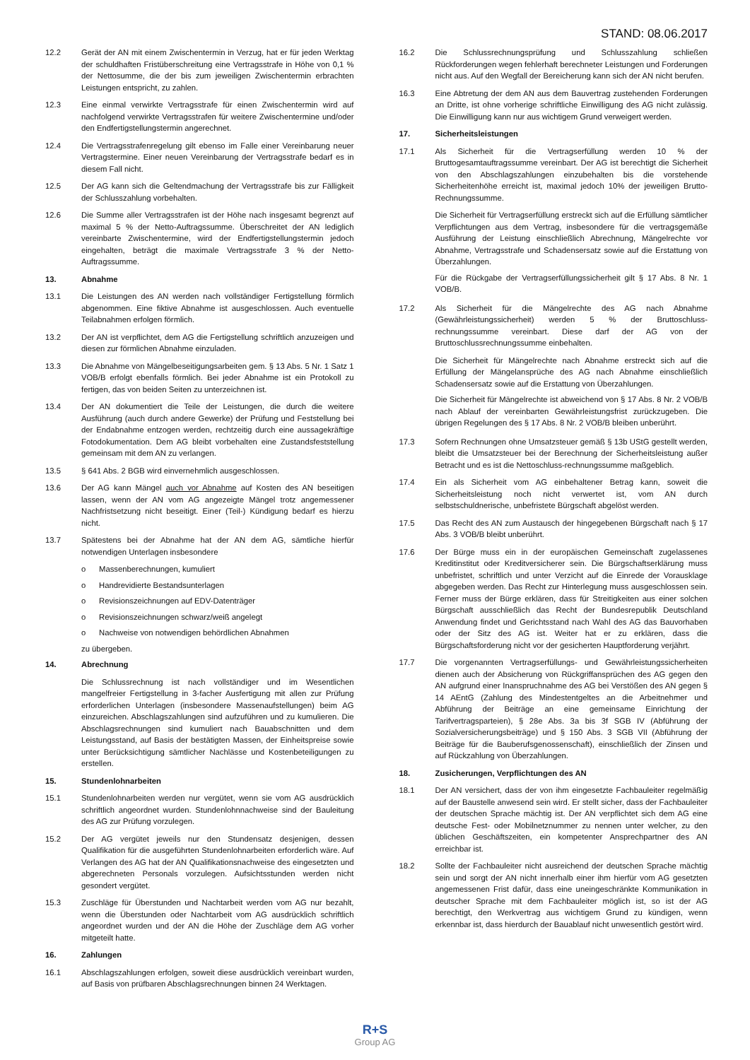STAND: 08.06.2017
12.2 Gerät der AN mit einem Zwischentermin in Verzug, hat er für jeden Werktag der schuldhaften Fristüberschreitung eine Vertragsstrafe in Höhe von 0,1 % der Nettosumme, die der bis zum jeweiligen Zwischentermin erbrachten Leistungen entspricht, zu zahlen.
12.3 Eine einmal verwirkte Vertragsstrafe für einen Zwischentermin wird auf nachfolgend verwirkte Vertragsstrafen für weitere Zwischentermine und/oder den Endfertigstellungstermin angerechnet.
12.4 Die Vertragsstrafenregelung gilt ebenso im Falle einer Vereinbarung neuer Vertragstermine. Einer neuen Vereinbarung der Vertragsstrafe bedarf es in diesem Fall nicht.
12.5 Der AG kann sich die Geltendmachung der Vertragsstrafe bis zur Fälligkeit der Schlusszahlung vorbehalten.
12.6 Die Summe aller Vertragsstrafen ist der Höhe nach insgesamt begrenzt auf maximal 5 % der Netto-Auftragssumme. Überschreitet der AN lediglich vereinbarte Zwischentermine, wird der Endfertigstellungstermin jedoch eingehalten, beträgt die maximale Vertragsstrafe 3 % der Netto-Auftragssumme.
13. Abnahme
13.1 Die Leistungen des AN werden nach vollständiger Fertigstellung förmlich abgenommen. Eine fiktive Abnahme ist ausgeschlossen. Auch eventuelle Teilabnahmen erfolgen förmlich.
13.2 Der AN ist verpflichtet, dem AG die Fertigstellung schriftlich anzuzeigen und diesen zur förmlichen Abnahme einzuladen.
13.3 Die Abnahme von Mängelbeseitigungsarbeiten gem. § 13 Abs. 5 Nr. 1 Satz 1 VOB/B erfolgt ebenfalls förmlich. Bei jeder Abnahme ist ein Protokoll zu fertigen, das von beiden Seiten zu unterzeichnen ist.
13.4 Der AN dokumentiert die Teile der Leistungen, die durch die weitere Ausführung (auch durch andere Gewerke) der Prüfung und Feststellung bei der Endabnahme entzogen werden, rechtzeitig durch eine aussagekräftige Fotodokumentation. Dem AG bleibt vorbehalten eine Zustandsfeststellung gemeinsam mit dem AN zu verlangen.
13.5 § 641 Abs. 2 BGB wird einvernehmlich ausgeschlossen.
13.6 Der AG kann Mängel auch vor Abnahme auf Kosten des AN beseitigen lassen, wenn der AN vom AG angezeigte Mängel trotz angemessener Nachfristsetzung nicht beseitigt. Einer (Teil-) Kündigung bedarf es hierzu nicht.
13.7 Spätestens bei der Abnahme hat der AN dem AG, sämtliche hierfür notwendigen Unterlagen insbesondere
o Massenberechnungen, kumuliert
o Handrevidierte Bestandsunterlagen
o Revisionszeichnungen auf EDV-Datenträger
o Revisionszeichnungen schwarz/weiß angelegt
o Nachweise von notwendigen behördlichen Abnahmen
zu übergeben.
14. Abrechnung
Die Schlussrechnung ist nach vollständiger und im Wesentlichen mangelfreier Fertigstellung in 3-facher Ausfertigung mit allen zur Prüfung erforderlichen Unterlagen (insbesondere Massenaufstellungen) beim AG einzureichen. Abschlagszahlungen sind aufzuführen und zu kumulieren. Die Abschlagsrechnungen sind kumuliert nach Bauabschnitten und dem Leistungsstand, auf Basis der bestätigten Massen, der Einheitspreise sowie unter Berücksichtigung sämtlicher Nachlässe und Kostenbeteiligungen zu erstellen.
15. Stundenlohnarbeiten
15.1 Stundenlohnarbeiten werden nur vergütet, wenn sie vom AG ausdrücklich schriftlich angeordnet wurden. Stundenlohnnachweise sind der Bauleitung des AG zur Prüfung vorzulegen.
15.2 Der AG vergütet jeweils nur den Stundensatz desjenigen, dessen Qualifikation für die ausgeführten Stundenlohnarbeiten erforderlich wäre. Auf Verlangen des AG hat der AN Qualifikationsnachweise des eingesetzten und abgerechneten Personals vorzulegen. Aufsichtsstunden werden nicht gesondert vergütet.
15.3 Zuschläge für Überstunden und Nachtarbeit werden vom AG nur bezahlt, wenn die Überstunden oder Nachtarbeit vom AG ausdrücklich schriftlich angeordnet wurden und der AN die Höhe der Zuschläge dem AG vorher mitgeteilt hatte.
16. Zahlungen
16.1 Abschlagszahlungen erfolgen, soweit diese ausdrücklich vereinbart wurden, auf Basis von prüfbaren Abschlagsrechnungen binnen 24 Werktagen.
16.2 Die Schlussrechnungsprüfung und Schlusszahlung schließen Rückforderungen wegen fehlerhaft berechneter Leistungen und Forderungen nicht aus. Auf den Wegfall der Bereicherung kann sich der AN nicht berufen.
16.3 Eine Abtretung der dem AN aus dem Bauvertrag zustehenden Forderungen an Dritte, ist ohne vorherige schriftliche Einwilligung des AG nicht zulässig. Die Einwilligung kann nur aus wichtigem Grund verweigert werden.
17. Sicherheitsleistungen
17.1 Als Sicherheit für die Vertragserfüllung werden 10 % der Bruttogesamtauftragssumme vereinbart. Der AG ist berechtigt die Sicherheit von den Abschlagszahlungen einzubehalten bis die vorstehende Sicherheitenhöhe erreicht ist, maximal jedoch 10% der jeweiligen Brutto-Rechnungssumme.
Die Sicherheit für Vertragserfüllung erstreckt sich auf die Erfüllung sämtlicher Verpflichtungen aus dem Vertrag, insbesondere für die vertragsgemäße Ausführung der Leistung einschließlich Abrechnung, Mängelrechte vor Abnahme, Vertragsstrafe und Schadensersatz sowie auf die Erstattung von Überzahlungen.
Für die Rückgabe der Vertragserfüllungssicherheit gilt § 17 Abs. 8 Nr. 1 VOB/B.
17.2 Als Sicherheit für die Mängelrechte des AG nach Abnahme (Gewährleistungssicherheit) werden 5 % der Bruttoschluss-rechnungssumme vereinbart. Diese darf der AG von der Bruttoschlussrechnungssumme einbehalten.
Die Sicherheit für Mängelrechte nach Abnahme erstreckt sich auf die Erfüllung der Mängelansprüche des AG nach Abnahme einschließlich Schadensersatz sowie auf die Erstattung von Überzahlungen.
Die Sicherheit für Mängelrechte ist abweichend von § 17 Abs. 8 Nr. 2 VOB/B nach Ablauf der vereinbarten Gewährleistungsfrist zurückzugeben. Die übrigen Regelungen des § 17 Abs. 8 Nr. 2 VOB/B bleiben unberührt.
17.3 Sofern Rechnungen ohne Umsatzsteuer gemäß § 13b UStG gestellt werden, bleibt die Umsatzsteuer bei der Berechnung der Sicherheitsleistung außer Betracht und es ist die Nettoschluss-rechnungssumme maßgeblich.
17.4 Ein als Sicherheit vom AG einbehaltener Betrag kann, soweit die Sicherheitsleistung noch nicht verwertet ist, vom AN durch selbstschuldnerische, unbefristete Bürgschaft abgelöst werden.
17.5 Das Recht des AN zum Austausch der hingegebenen Bürgschaft nach § 17 Abs. 3 VOB/B bleibt unberührt.
17.6 Der Bürge muss ein in der europäischen Gemeinschaft zugelassenes Kreditinstitut oder Kreditversicherer sein. Die Bürgschaftserklärung muss unbefristet, schriftlich und unter Verzicht auf die Einrede der Vorausklage abgegeben werden. Das Recht zur Hinterlegung muss ausgeschlossen sein. Ferner muss der Bürge erklären, dass für Streitigkeiten aus einer solchen Bürgschaft ausschließlich das Recht der Bundesrepublik Deutschland Anwendung findet und Gerichtsstand nach Wahl des AG das Bauvorhaben oder der Sitz des AG ist. Weiter hat er zu erklären, dass die Bürgschaftsforderung nicht vor der gesicherten Hauptforderung verjährt.
17.7 Die vorgenannten Vertragserfüllungs- und Gewährleistungssicherheiten dienen auch der Absicherung von Rückgriffansprüchen des AG gegen den AN aufgrund einer Inanspruchnahme des AG bei Verstößen des AN gegen § 14 AEntG (Zahlung des Mindestentgeltes an die Arbeitnehmer und Abführung der Beiträge an eine gemeinsame Einrichtung der Tarifvertragsparteien), § 28e Abs. 3a bis 3f SGB IV (Abführung der Sozialversicherungsbeiträge) und § 150 Abs. 3 SGB VII (Abführung der Beiträge für die Bauberufsgenossenschaft), einschließlich der Zinsen und auf Rückzahlung von Überzahlungen.
18. Zusicherungen, Verpflichtungen des AN
18.1 Der AN versichert, dass der von ihm eingesetzte Fachbauleiter regelmäßig auf der Baustelle anwesend sein wird. Er stellt sicher, dass der Fachbauleiter der deutschen Sprache mächtig ist. Der AN verpflichtet sich dem AG eine deutsche Fest- oder Mobilnetznummer zu nennen unter welcher, zu den üblichen Geschäftszeiten, ein kompetenter Ansprechpartner des AN erreichbar ist.
18.2 Sollte der Fachbauleiter nicht ausreichend der deutschen Sprache mächtig sein und sorgt der AN nicht innerhalb einer ihm hierfür vom AG gesetzten angemessenen Frist dafür, dass eine uneingeschränkte Kommunikation in deutscher Sprache mit dem Fachbauleiter möglich ist, so ist der AG berechtigt, den Werkvertrag aus wichtigem Grund zu kündigen, wenn erkennbar ist, dass hierdurch der Bauablauf nicht unwesentlich gestört wird.
R+S
Group AG